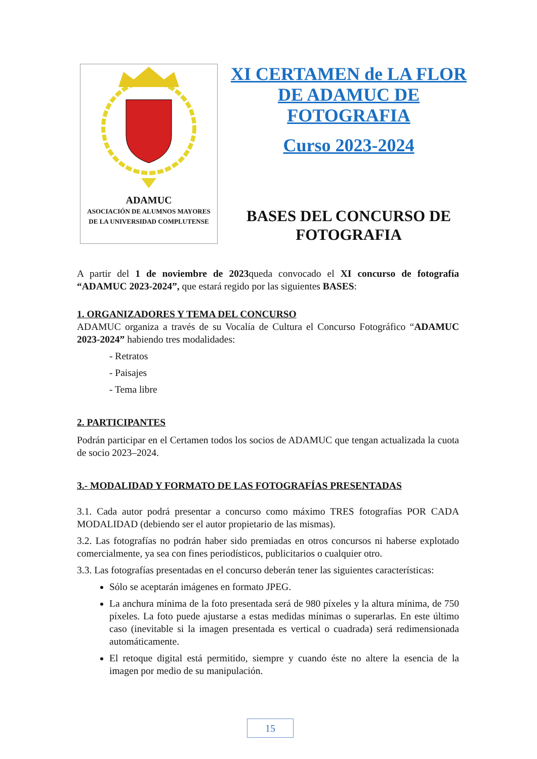ADAMUC
ASOCIACIÓN DE ALUMNOS MAYORES
DE LA UNIVERSIDAD COMPLUTENSE
XI CERTAMEN de LA FLOR DE ADAMUC DE FOTOGRAFIA
Curso 2023-2024
BASES DEL CONCURSO DE FOTOGRAFIA
A partir del 1 de noviembre de 2023queda convocado el XI concurso de fotografía “ADAMUC 2023-2024”, que estará regido por las siguientes BASES:
1. ORGANIZADORES Y TEMA DEL CONCURSO
ADAMUC organiza a través de su Vocalía de Cultura el Concurso Fotográfico “ADAMUC 2023-2024” habiendo tres modalidades:
- Retratos
- Paisajes
- Tema libre
2. PARTICIPANTES
Podrán participar en el Certamen todos los socios de ADAMUC que tengan actualizada la cuota de socio 2023–2024.
3.- MODALIDAD Y FORMATO DE LAS FOTOGRAFÍAS PRESENTADAS
3.1. Cada autor podrá presentar a concurso como máximo TRES fotografías POR CADA MODALIDAD (debiendo ser el autor propietario de las mismas).
3.2. Las fotografías no podrán haber sido premiadas en otros concursos ni haberse explotado comercialmente, ya sea con fines periodísticos, publicitarios o cualquier otro.
3.3. Las fotografías presentadas en el concurso deberán tener las siguientes características:
Sólo se aceptarán imágenes en formato JPEG.
La anchura mínima de la foto presentada será de 980 píxeles y la altura mínima, de 750 píxeles. La foto puede ajustarse a estas medidas mínimas o superarlas. En este último caso (inevitable si la imagen presentada es vertical o cuadrada) será redimensionada automáticamente.
El retoque digital está permitido, siempre y cuando éste no altere la esencia de la imagen por medio de su manipulación.
15